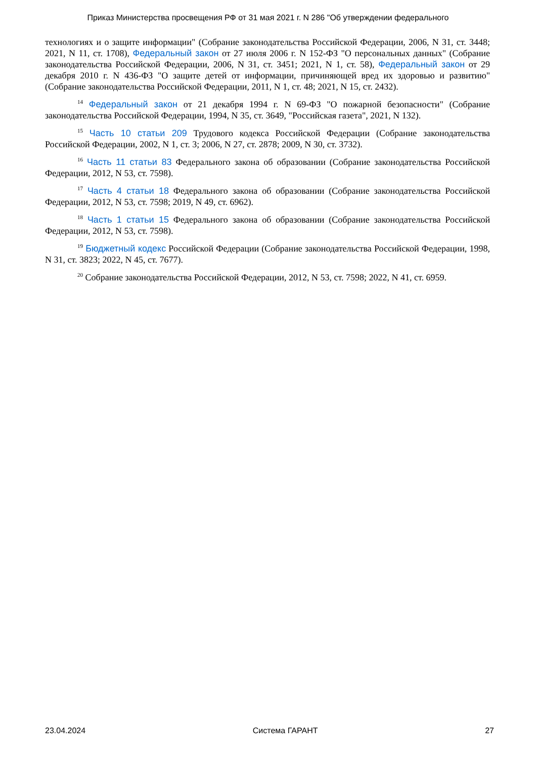Приказ Министерства просвещения РФ от 31 мая 2021 г. N 286 "Об утверждении федерального
технологиях и о защите информации" (Собрание законодательства Российской Федерации, 2006, N 31, ст. 3448; 2021, N 11, ст. 1708), Федеральный закон от 27 июля 2006 г. N 152-ФЗ "О персональных данных" (Собрание законодательства Российской Федерации, 2006, N 31, ст. 3451; 2021, N 1, ст. 58), Федеральный закон от 29 декабря 2010 г. N 436-ФЗ "О защите детей от информации, причиняющей вред их здоровью и развитию" (Собрание законодательства Российской Федерации, 2011, N 1, ст. 48; 2021, N 15, ст. 2432).
<sup>14</sup> Федеральный закон от 21 декабря 1994 г. N 69-ФЗ "О пожарной безопасности" (Собрание законодательства Российской Федерации, 1994, N 35, ст. 3649, "Российская газета", 2021, N 132).
<sup>15</sup> Часть 10 статьи 209 Трудового кодекса Российской Федерации (Собрание законодательства Российской Федерации, 2002, N 1, ст. 3; 2006, N 27, ст. 2878; 2009, N 30, ст. 3732).
<sup>16</sup> Часть 11 статьи 83 Федерального закона об образовании (Собрание законодательства Российской Федерации, 2012, N 53, ст. 7598).
<sup>17</sup> Часть 4 статьи 18 Федерального закона об образовании (Собрание законодательства Российской Федерации, 2012, N 53, ст. 7598; 2019, N 49, ст. 6962).
<sup>18</sup> Часть 1 статьи 15 Федерального закона об образовании (Собрание законодательства Российской Федерации, 2012, N 53, ст. 7598).
<sup>19</sup> Бюджетный кодекс Российской Федерации (Собрание законодательства Российской Федерации, 1998, N 31, ст. 3823; 2022, N 45, ст. 7677).
<sup>20</sup> Собрание законодательства Российской Федерации, 2012, N 53, ст. 7598; 2022, N 41, ст. 6959.
23.04.2024 Система ГАРАНТ 27